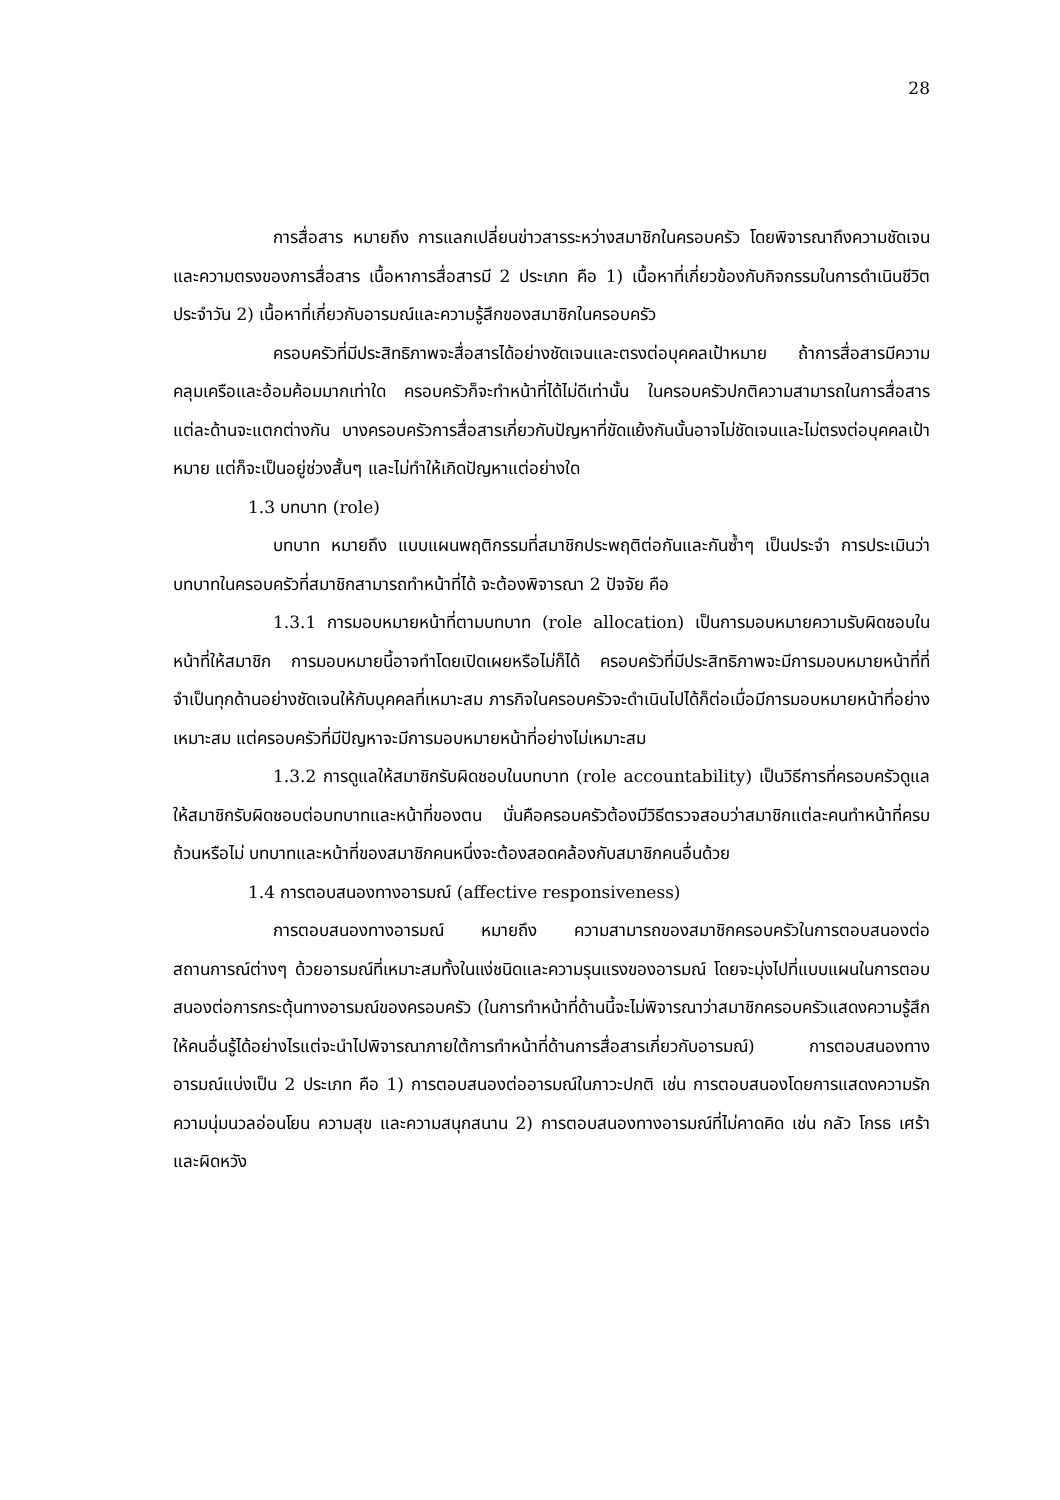28
การสื่อสาร หมายถึง การแลกเปลี่ยนข่าวสารระหว่างสมาชิกในครอบครัว โดยพิจารณาถึงความชัดเจนและความตรงของการสื่อสาร เนื้อหาการสื่อสารมี 2 ประเภท คือ 1) เนื้อหาที่เกี่ยวข้องกับกิจกรรมในการดำเนินชีวิตประจำวัน 2) เนื้อหาที่เกี่ยวกับอารมณ์และความรู้สึกของสมาชิกในครอบครัว
ครอบครัวที่มีประสิทธิภาพจะสื่อสารได้อย่างชัดเจนและตรงต่อบุคคลเป้าหมาย ถ้าการสื่อสารมีความคลุมเครือและอ้อมค้อมมากเท่าใด ครอบครัวก็จะทำหน้าที่ได้ไม่ดีเท่านั้น ในครอบครัวปกติความสามารถในการสื่อสารแต่ละด้านจะแตกต่างกัน บางครอบครัวการสื่อสารเกี่ยวกับปัญหาที่ขัดแย้งกันนั้นอาจไม่ชัดเจนและไม่ตรงต่อบุคคลเป้าหมาย แต่ก็จะเป็นอยู่ช่วงสั้นๆ และไม่ทำให้เกิดปัญหาแต่อย่างใด
1.3 บทบาท (role)
บทบาท หมายถึง แบบแผนพฤติกรรมที่สมาชิกประพฤติต่อกันและกันซ้ำๆ เป็นประจำ การประเมินว่าบทบาทในครอบครัวที่สมาชิกสามารถทำหน้าที่ได้ จะต้องพิจารณา 2 ปัจจัย คือ
1.3.1 การมอบหมายหน้าที่ตามบทบาท (role allocation) เป็นการมอบหมายความรับผิดชอบในหน้าที่ให้สมาชิก การมอบหมายนี้อาจทำโดยเปิดเผยหรือไม่ก็ได้ ครอบครัวที่มีประสิทธิภาพจะมีการมอบหมายหน้าที่ที่จำเป็นทุกด้านอย่างชัดเจนให้กับบุคคลที่เหมาะสม ภารกิจในครอบครัวจะดำเนินไปได้ก็ต่อเมื่อมีการมอบหมายหน้าที่อย่างเหมาะสม แต่ครอบครัวที่มีปัญหาจะมีการมอบหมายหน้าที่อย่างไม่เหมาะสม
1.3.2 การดูแลให้สมาชิกรับผิดชอบในบทบาท (role accountability) เป็นวิธีการที่ครอบครัวดูแลให้สมาชิกรับผิดชอบต่อบทบาทและหน้าที่ของตน นั่นคือครอบครัวต้องมีวิธีตรวจสอบว่าสมาชิกแต่ละคนทำหน้าที่ครบถ้วนหรือไม่ บทบาทและหน้าที่ของสมาชิกคนหนึ่งจะต้องสอดคล้องกับสมาชิกคนอื่นด้วย
1.4 การตอบสนองทางอารมณ์ (affective responsiveness)
การตอบสนองทางอารมณ์ หมายถึง ความสามารถของสมาชิกครอบครัวในการตอบสนองต่อสถานการณ์ต่างๆ ด้วยอารมณ์ที่เหมาะสมทั้งในแง่ชนิดและความรุนแรงของอารมณ์ โดยจะมุ่งไปที่แบบแผนในการตอบสนองต่อการกระตุ้นทางอารมณ์ของครอบครัว (ในการทำหน้าที่ด้านนี้จะไม่พิจารณาว่าสมาชิกครอบครัวแสดงความรู้สึกให้คนอื่นรู้ได้อย่างไรแต่จะนำไปพิจารณาภายใต้การทำหน้าที่ด้านการสื่อสารเกี่ยวกับอารมณ์) การตอบสนองทางอารมณ์แบ่งเป็น 2 ประเภท คือ 1) การตอบสนองต่ออารมณ์ในภาวะปกติ เช่น การตอบสนองโดยการแสดงความรัก ความนุ่มนวลอ่อนโยน ความสุข และความสนุกสนาน 2) การตอบสนองทางอารมณ์ที่ไม่คาดคิด เช่น กลัว โกรธ เศร้า และผิดหวัง